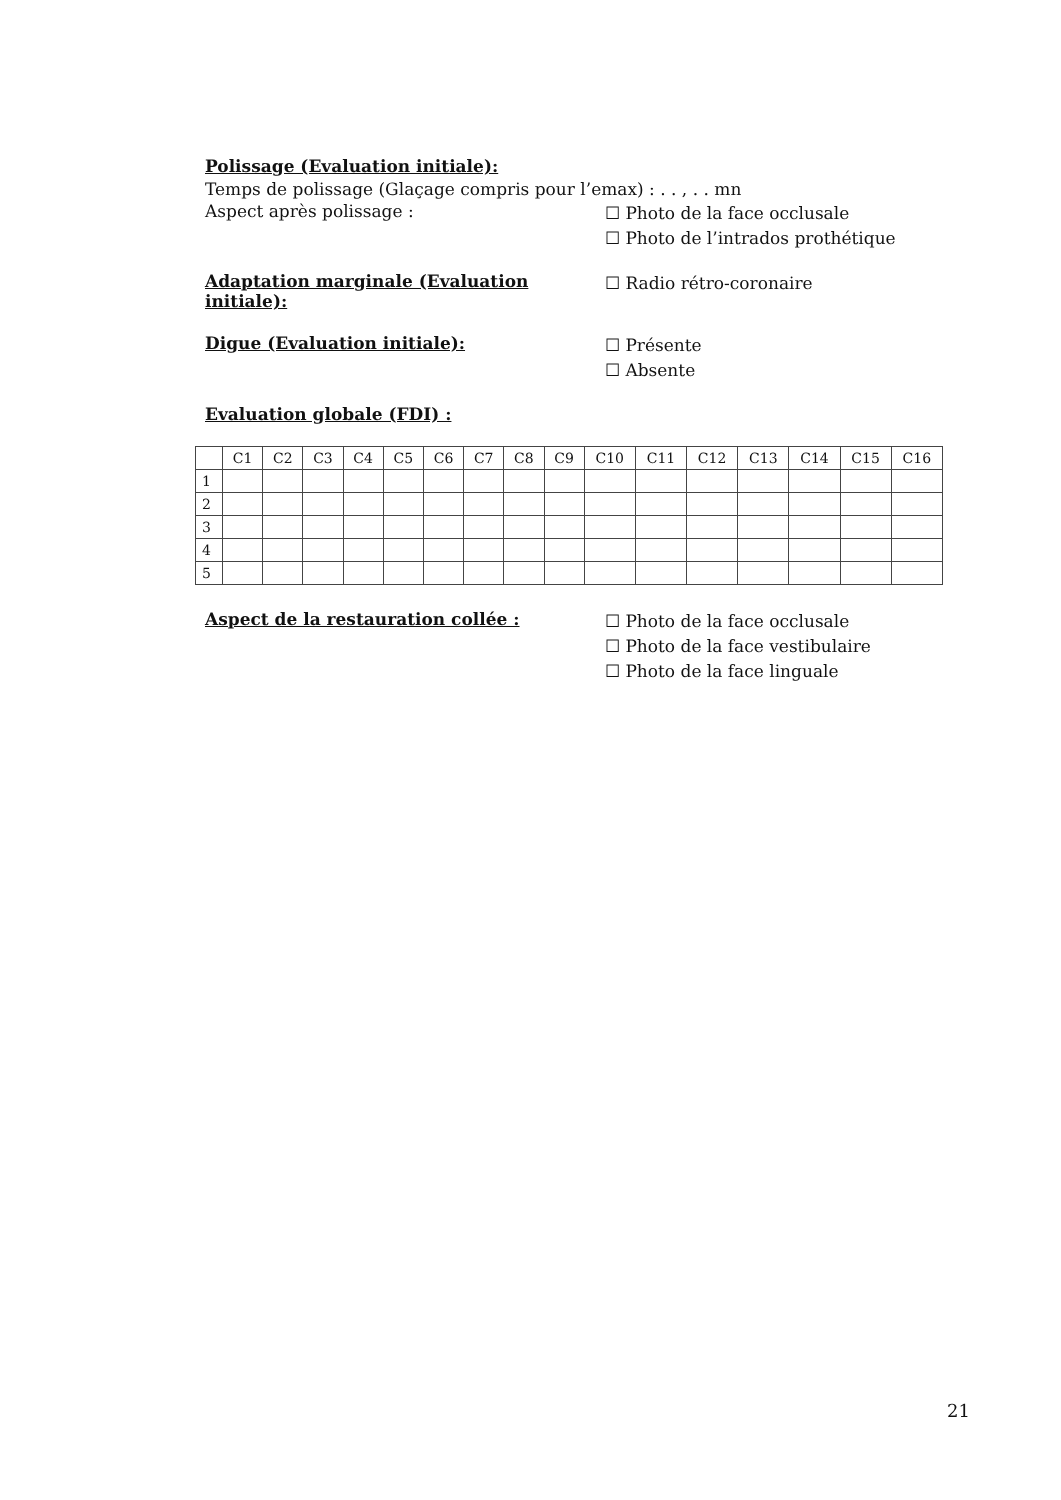Polissage (Evaluation initiale):
Temps de polissage (Glaçage compris pour l’emax) : . . , . . mn
Aspect après polissage :
☐ Photo de la face occlusale
☐ Photo de l’intrados prothétique
Adaptation marginale (Evaluation initiale):
☐ Radio rétro-coronaire
Digue (Evaluation initiale):
☐ Présente
☐ Absente
Evaluation globale (FDI) :
| | C1 | C2 | C3 | C4 | C5 | C6 | C7 | C8 | C9 | C10 | C11 | C12 | C13 | C14 | C15 | C16 |
| --- | --- | --- | --- | --- | --- | --- | --- | --- | --- | --- | --- | --- | --- | --- | --- | --- |
| 1 | | | | | | | | | | | | | | | | |
| 2 | | | | | | | | | | | | | | | | |
| 3 | | | | | | | | | | | | | | | | |
| 4 | | | | | | | | | | | | | | | | |
| 5 | | | | | | | | | | | | | | | | |
Aspect de la restauration collée :
☐ Photo de la face occlusale
☐ Photo de la face vestibulaire
☐ Photo de la face linguale
21